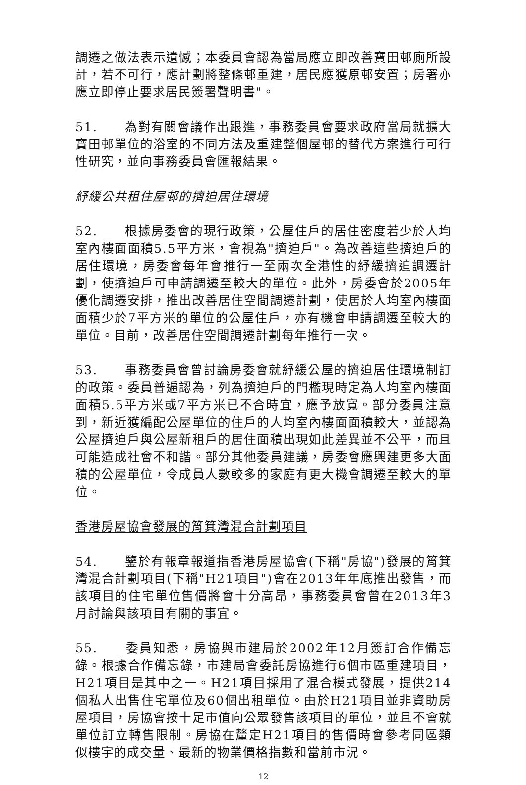調遷之做法表示遺憾；本委員會認為當局應立即改善寶田邨廁所設計，若不可行，應計劃將整條邨重建，居民應獲原邨安置；房署亦應立即停止要求居民簽署聲明書"。
51. 為對有關會議作出跟進，事務委員會要求政府當局就擴大寶田邨單位的浴室的不同方法及重建整個屋邨的替代方案進行可行性研究，並向事務委員會匯報結果。
紓緩公共租住屋邨的擠迫居住環境
52. 根據房委會的現行政策，公屋住戶的居住密度若少於人均室內樓面面積5.5平方米，會視為"擠迫戶"。為改善這些擠迫戶的居住環境，房委會每年會推行一至兩次全港性的紓緩擠迫調遷計劃，使擠迫戶可申請調遷至較大的單位。此外，房委會於2005年優化調遷安排，推出改善居住空間調遷計劃，使居於人均室內樓面面積少於7平方米的單位的公屋住戶，亦有機會申請調遷至較大的單位。目前，改善居住空間調遷計劃每年推行一次。
53. 事務委員會曾討論房委會就紓緩公屋的擠迫居住環境制訂的政策。委員普遍認為，列為擠迫戶的門檻現時定為人均室內樓面面積5.5平方米或7平方米已不合時宜，應予放寬。部分委員注意到，新近獲編配公屋單位的住戶的人均室內樓面面積較大，並認為公屋擠迫戶與公屋新租戶的居住面積出現如此差異並不公平，而且可能造成社會不和諧。部分其他委員建議，房委會應興建更多大面積的公屋單位，令成員人數較多的家庭有更大機會調遷至較大的單位。
香港房屋協會發展的筲箕灣混合計劃項目
54. 鑒於有報章報道指香港房屋協會(下稱"房協")發展的筲箕灣混合計劃項目(下稱"H21項目")會在2013年年底推出發售，而該項目的住宅單位售價將會十分高昂，事務委員會曾在2013年3月討論與該項目有關的事宜。
55. 委員知悉，房協與市建局於2002年12月簽訂合作備忘錄。根據合作備忘錄，市建局會委託房協進行6個市區重建項目，H21項目是其中之一。H21項目採用了混合模式發展，提供214個私人出售住宅單位及60個出租單位。由於H21項目並非資助房屋項目，房協會按十足市值向公眾發售該項目的單位，並且不會就單位訂立轉售限制。房協在釐定H21項目的售價時會參考同區類似樓宇的成交量、最新的物業價格指數和當前市況。
12